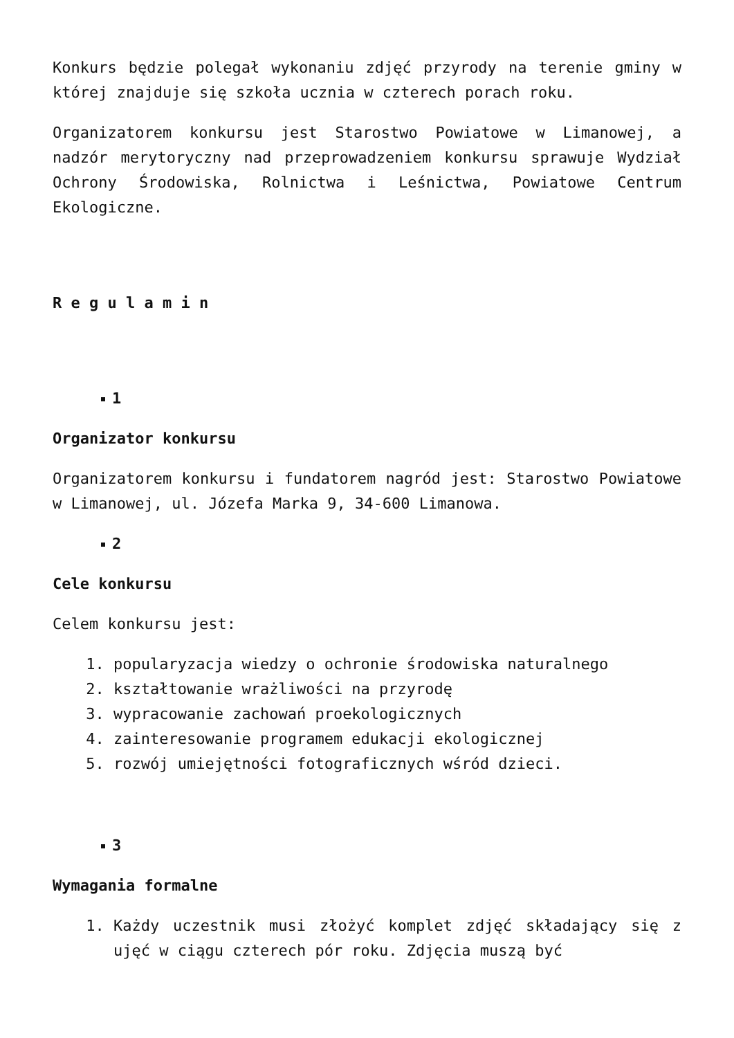Konkurs będzie polegał wykonaniu zdjęć przyrody na terenie gminy w której znajduje się szkoła ucznia w czterech porach roku.
Organizatorem konkursu jest Starostwo Powiatowe w Limanowej, a nadzór merytoryczny nad przeprowadzeniem konkursu sprawuje Wydział Ochrony Środowiska, Rolnictwa i Leśnictwa, Powiatowe Centrum Ekologiczne.
R e g u l a m i n
1
Organizator konkursu
Organizatorem konkursu i fundatorem nagród jest: Starostwo Powiatowe w Limanowej, ul. Józefa Marka 9, 34-600 Limanowa.
2
Cele konkursu
Celem konkursu jest:
1. popularyzacja wiedzy o ochronie środowiska naturalnego
2. kształtowanie wrażliwości na przyrodę
3. wypracowanie zachowań proekologicznych
4. zainteresowanie programem edukacji ekologicznej
5. rozwój umiejętności fotograficznych wśród dzieci.
3
Wymagania formalne
1. Każdy uczestnik musi złożyć komplet zdjęć składający się z ujęć w ciągu czterech pór roku. Zdjęcia muszą być